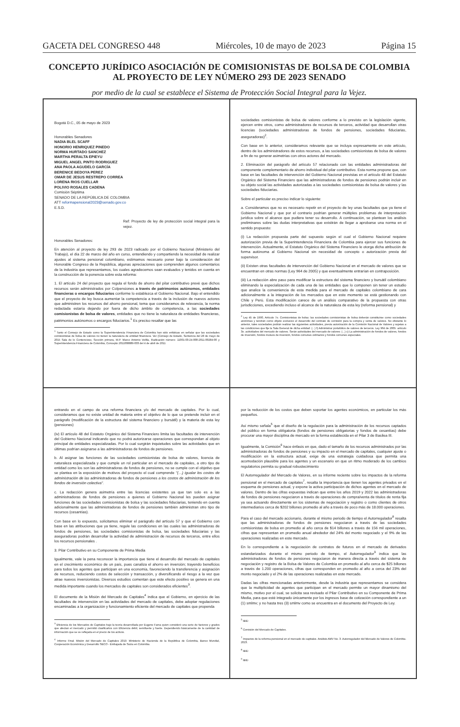GACETA DEL CONGRESO 448 Miércoles, 10 de mayo de 2023 Página 15
CONCEPTO JURÍDICO ASOCIACIÓN DE COMISIONISTAS DE BOLSA DE COLOMBIA AL PROYECTO DE LEY NÚMERO 293 DE 2023 SENADO
por medio de la cual se establece el Sistema de Protección Social Integral para la Vejez.
Bogotá D.C., 05 de mayo de 2023
Honorables Senadores
NADIA BLEL SCAFF
HONORIO HENRIQUEZ PINEDO
NORMA HURTADO SANCHEZ
MARTHA PERALTA EPIEYU
MIGUEL ANGEL PINTO RODRIGUEZ
ANA PAOLA AGUDELO GARCÍA
BERENICE BEDOYA PEREZ
OMAR DE JESUS RESTREPO CORREA
LORENA RIOS CUELLAR
POLIVIO ROSALES CADENA
Comisión Séptima
SENADO DE LA REPÚBLICA DE COLOMBIA
ATT reformapensional2023@senado.gov.co
E.S.D.
Ref: Proyecto de ley de protección social integral para la vejez.
Honorables Senadores:
En atención al proyecto de ley 293 de 2023 radicado por el Gobierno Nacional (Ministerio del Trabajo), el día 22 de marzo del año en curso, entendiendo y compartiendo la necesidad de realizar ajustes al sistema pensional colombiano, estimamos necesario poner bajo la consideración del Honorable Congreso de la República, algunas apreciaciones que comprenden algunos comentarios de la industria que representamos, los cuales agradecemos sean evaluados y tenidos en cuenta en la construcción de la ponencia sobre esta reforma:
1. El artículo 24 del proyecto que regula el fondo de ahorro del pilar contributivo prevé que dichos recursos serán administrados por Colpensiones a través de patrimonios autónomos, entidades financieras o encargos fiduciarios conforme lo establezca el Gobierno Nacional. Bajo el entendido que el proyecto de ley busca aumentar la competencia a través de la inclusión de nuevos actores que administren los recursos del ahorro pensional, tema que consideramos de relevancia, la norma redactada estaría dejando por fuera de dicho ámbito de competencia, a las sociedades comisionistas de bolsa de valores, entidades que no tiene la naturaleza de entidades financieras, patrimonios autónomos o encargos fiduciarios.<sup>1</sup> Es preciso resaltar que las
<sup>1</sup> Tanto el Consejo de Estado como la Superintendencia Financiera de Colombia han sido enfáticas en señalar que las sociedades comisionistas de bolsa de valores no tienen la naturaleza de entidad financiera. Ver (Consejo de Estado, Sentencia del 28 de mayo de 2015 Sala de lo Contencioso, Sección primera, M.P. Marco Antonio Velilla, Radicación número: 11001-03-24-000-2011-00284-00 y Superintendencia Financiera de Colombia, Concepto 2011008889-003 del 4 de abril de 2011
sociedades comisionistas de bolsa de valores conforme a lo previsto en la legislación vigente, ejercen entre otros, como administradores de recursos de terceros, actividad que desarrollan otras licencias (sociedades administradoras de fondos de pensiones, sociedades fiduciarias, aseguradoras)<sup>2</sup>.
Con base en lo anterior, consideramos relevante que se incluya expresamente en este artículo, dentro de los administradores de estos recursos, a las sociedades comisionistas de bolsa de valores a fin de no generar asimetrías con otros actores del mercado.
2. Eliminación del parágrafo del artículo 57 relacionado con las entidades administradoras del componente complementario de ahorro individual del pilar contributivo. Esta norma propone que, con base en las facultades de intervención del Gobierno Nacional previstas en el artículo 48 del Estatuto Orgánico del Sistema Financiero que las administradoras de fondos de pensiones podrán incluir en su objeto social las actividades autorizadas a las sociedades comisionistas de bolsa de valores y las sociedades fiduciarias.
Sobre el particular es preciso indicar lo siguiente:
a. Consideramos que no es necesario repetir en el proyecto de ley unas facultades que ya tiene el Gobierno Nacional y que por el contrario podrían generar múltiples problemas de interpretación jurídica sobre el alcance que pudiera tener su desarrollo. A continuación, se plantean los análisis preliminares sobre las dudas interpretativas que existirán de llegar a aprobarse una norma en el sentido propuesto:
(i) La redacción propuesta parte del supuesto según el cual el Gobierno Nacional requiere autorización previa de la Superintendencia Financiera de Colombia para ejercer sus funciones de intervención. Actualmente, el Estatuto Orgánico del Sistema Financiero le otorga dicha atribución de forma autónoma al Gobierno Nacional sin necesidad de concepto o autorización previa del supervisor.
(ii) Existen otras facultades de intervención del Gobierno Nacional en el mercado de valores que se encuentran en otras normas (Ley 964 de 2005) y que eventualmente entrarían en contraposición.
(iii) La redacción abre paso para modificar la estructura del sistema financiero y bursátil colombiano eliminando la especialización de cada una de las entidades que lo componen sin tener un estudio que analice la conveniencia de esta medida para el mercado de capitales colombiano de cara adicionalmente a la integración de los mercados que en este momento se está gestionando con Chile y Perú. Esta modificación carece de un análisis comparativo de la propuesta con otras jurisdicciones, excediendo incluso el alcance de la naturaleza de esta ley (reforma pensional) y
<sup>2</sup> Ley 45 de 1990, Artículo 7o. Comisionistas de bolsa: las sociedades comisionistas de bolsa deberán constituirse como sociedades anónimas y tendrán como objeto exclusivo el desarrollo del contrato de comisión para la compra y venta de valores. No obstante lo anterior, tales sociedades podrán realizar las siguientes actividades, previa autorización de la Comisión Nacional de Valores y sujetas a las condiciones que fije la Sala General de dicha entidad: (...) f) Administrar portafolios de valores de terceros. Ley 964 de 2005: artículo 3o. actividades del mercado de valores. Serán actividades del mercado de valores: (...) c) La administración de fondos de valores, fondos de inversión, fondos mutuos de inversión, fondos comunes ordinarios y fondos comunes especiales.
entrando en el campo de una reforma financiera y/o del mercado de capitales. Por lo cual, consideramos que no existe unidad de materia entre el objetivo de lo que se pretende incluir en el parágrafo (modificación de la estructura del sistema financiero y bursátil) y la materia de esta ley (pensiones)
(iv) El artículo 48 del Estatuto Orgánico del Sistema Financiero limita las facultades de intervención del Gobierno Nacional indicando que no podrá autorizarse operaciones que correspondan al objeto principal de entidades especializadas. Por lo cual surgirán inquietudes sobre las actividades que en últimas podrían asignarse a las administradoras de fondos de pensiones.
b. Al asignar las funciones de las sociedades comisionistas de bolsa de valores, licencia de naturaleza especializada y que cumple un rol particular en el mercado de capitales, a otro tipo de entidad como los son las administradoras de fondos de pensiones, no se cumple con el objetivo que se plantea en la exposición de motivos del proyecto el cual comprende "(…) igualar los costos de administración de las administradoras de fondos de pensiones a los costos de administración de los fondos de inversión colectiva".
c. La redacción genera asimetría entre las licencias existentes ya que tan solo es a las administradoras de fondos de pensiones a quienes el Gobierno Nacional les pueden asignar funciones de las sociedades comisionistas de bolsa y las sociedades fiduciarias, teniendo en cuenta adicionalmente que las administradoras de fondos de pensiones también administran otro tipo de recursos (cesantías).
Con base en lo expuesto, solicitamos eliminar el parágrafo del artículo 57 y que el Gobierno con base en las atribuciones que ya tiene, regule las condiciones en las cuales las administradoras de fondos de pensiones, las sociedades comisionistas de bolsa, las sociedades fiduciarias y las aseguradoras podrán desarrollar la actividad de administración de recursos de terceros, entre ellos los recursos pensionales .
3. Pilar Contributivo en su Componente de Prima Media
Igualmente, vale la pena reconocer la importancia que tiene el desarrollo del mercado de capitales en el crecimiento económico de un país, pues canaliza el ahorro en inversión; trayendo beneficios para todos los agentes que participan en una economía, favoreciendo la transferencia y asignación de recursos, reduciendo costos de selección y transacción, y diversificando el riesgo a la vez que atrae nuevos inversionistas. Diversos estudios comentan que este efecto positivo se genera en una medida importante cuando los mercados de capitales son considerados eficientes<sup>3</sup>.
El documento de la Misión del Mercado de Capitales<sup>4</sup> indica que el Gobierno, en ejercicio de las facultades de intervención en las actividades del mercado de capitales, debe adoptar regulaciones encaminadas a la organización y funcionamiento eficiente del mercado de capitales que propenda
<sup>3</sup> Eficiencia de los Mercados de Capitales bajo la teoría desarrollada por Eugene Fama quien consideró una serie de factores y grados que afectan el mercado y permitió clasificarlos con Eficiencia débil, semifuerte y fuerte. Dependiendo básicamente de la cantidad de información que se ve reflejada en el precio de los activos.
<sup>4</sup> Informe Final. Misión del Mercado de Capitales 2019. Ministerio de Hacienda de la República de Colombia, Banco Mundial, Cooperación Económica y Desarrollo SECO - Embajada de Suiza en Colombia.
por la reducción de los costos que deben soportar los agentes económicos, en particular los más pequeños.
Así mismo señala<sup>5</sup> que el diseño de la regulación para la administración de los recursos captados del público en forma obligatoria (fondos de pensiones obligatorias y fondos de cesantías) debe procurar una mayor disciplina de mercado en la forma establecida en el Pilar 3 de Basilea III.
Igualmente, la Comisión<sup>6</sup> hace énfasis en que, dado el tamaño de los recursos administrados por las administradoras de fondos de pensiones y su impacto en el mercado de capitales, cualquier ajuste o modificación en la estructura actual, exige de una estrategia cuidadosa que permita una acomodación plausible para los agentes y un escenario en que un ritmo moderado de los cambios regulatorios permita su gradual robustecimiento
El Autorregulador del Mercado de Valores, en su informe reciente sobre los impactos de la reforma pensional en el mercado de capitales<sup>7</sup>, resalta la importancia que tienen los agentes privados en el esquema de pensiones actual, y expone la activa participación de dichos agentes en el mercado de valores. Dentro de las cifras expuestas indican que entre los años 2019 y 2022 las administradoras de fondos de pensiones negociaron a través de operaciones de compra/venta de títulos de renta fija ya sea actuando directamente en los sistemas de negociación y registro o como clientes de otros intermediarios cerca de $202 billones promedio al año a través de poco más de 18.000 operaciones.
Para el caso del mercado accionario, durante el mismo periodo de tiempo el Autorregulador<sup>8</sup> resalta que las administradoras de fondos de pensiones negociaron a través de las sociedades comisionistas de bolsa en promedio al año cerca de $14 billones a través de 156 mil operaciones, cifras que representan en promedio anual alrededor del 24% del monto negociado y el 9% de las operaciones realizadas en este mercado.
En lo correspondiente a la negociación de contratos de futuros en el mercado de derivados estandarizados durante el mismo periodo de tiempo, el Autorregulador<sup>9</sup> indica que las administradoras de fondos de pensiones negociaron de manera directa a través del sistema de negociación y registro de la Bolsa de Valores de Colombia en promedio al año cerca de $25 billones a través de 1.200 operaciones, cifras que corresponden en promedio al año a cerca del 23% del monto negociado y el 2% de las operaciones realizadas en este mercado.
Dadas las cifras mencionadas anteriormente, desde la industria que representamos se considera que la multiplicidad de agentes que participan en el mercado permite un mayor dinamismo del mismo, motivo por el cual, se solicita sea revisado el Pilar Contributivo en su Componente de Prima Media, para que esté integrado únicamente por los ingresos base de cotización correspondiente a un (1) smlmv; y no hasta tres (3) smlmv como se encuentra en el documento del Proyecto de Ley.
<sup>5</sup> IBID
<sup>6</sup> Comisión del Mercado de Capitales.
<sup>7</sup> Impactos de la reforma pensional en el mercado de capitales. Análisis AMV No. 3. Autorregulador del Mercado de Valores de Colombia. 2023.
<sup>8</sup> IBID
<sup>9</sup> IBID